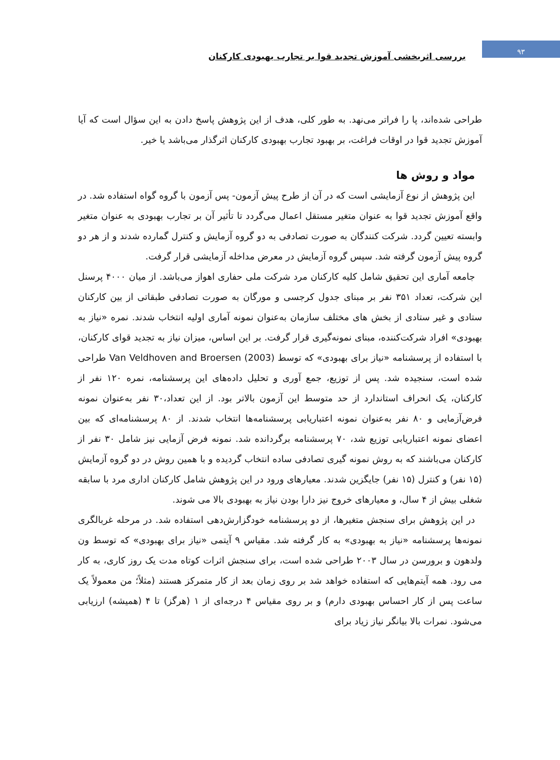۹۳
بررسی اثربخشی آموزش تجدید قوا بر تجارب بهبودی کارکنان
طراحی شده‌اند، پا را فراتر می‌نهد. به طور کلی، هدف از این پژوهش پاسخ دادن به این سؤال است که آیا آموزش تجدید قوا در اوقات فراغت، بر بهبود تجارب بهبودی کارکنان اثرگذار می‌باشد یا خیر.
مواد و روش ها
این پژوهش از نوع آزمایشی است که در آن از طرح پیش آزمون- پس آزمون با گروه گواه استفاده شد. در واقع آموزش تجدید قوا به عنوان متغیر مستقل اعمال می‌گردد تا تأثیر آن بر تجارب بهبودی به عنوان متغیر وابسته تعیین گردد. شرکت کنندگان به صورت تصادفی به دو گروه آزمایش و کنترل گمارده شدند و از هر دو گروه پیش آزمون گرفته شد. سپس گروه آزمایش در معرض مداخله آزمایشی قرار گرفت.
جامعه آماری این تحقیق شامل کلیه کارکنان مرد شرکت ملی حفاری اهواز می‌باشد. از میان ۴۰۰۰ پرسنل این شرکت، تعداد ۳۵۱ نفر بر مبنای جدول کرجسی و مورگان به صورت تصادفی طبقاتی از بین کارکنان ستادی و غیر ستادی از بخش های مختلف سازمان به‌عنوان نمونه آماری اولیه انتخاب شدند. نمره «نیاز به بهبودی» افراد شرکت‌کننده، مبنای نمونه‌گیری قرار گرفت. بر این اساس، میزان نیاز به تجدید قوای کارکنان، با استفاده از پرسشنامه «نیاز برای بهبودی» که توسط Van Veldhoven and Broersen (2003) طراحی شده است، سنجیده شد. پس از توزیع، جمع آوری و تحلیل داده‌های این پرسشنامه، نمره ۱۲۰ نفر از کارکنان، یک انحراف استاندارد از حد متوسط این آزمون بالاتر بود. از این تعداد،۳۰ نفر به‌عنوان نمونه فرض‌آزمایی و ۸۰ نفر به‌عنوان نمونه اعتباریابی پرسشنامه‌ها انتخاب شدند. از ۸۰ پرسشنامه‌ای که بین اعضای نمونه اعتباریابی توزیع شد، ۷۰ پرسشنامه برگردانده شد. نمونه فرض آزمایی نیز شامل ۳۰ نفر از کارکنان می‌باشند که به روش نمونه گیری تصادفی ساده انتخاب گردیده و با همین روش در دو گروه آزمایش (۱۵ نفر) و کنترل (۱۵ نفر) جایگزین شدند. معیارهای ورود در این پژوهش شامل کارکنان اداری مرد با سابقه شغلی بیش از ۴ سال، و معیارهای خروج نیز دارا بودن نیاز به بهبودی بالا می شوند.
در این پژوهش برای سنجش متغیرها، از دو پرسشنامه خودگزارش‌دهی استفاده شد. در مرحله غربالگری نمونه‌ها پرسشنامه «نیاز به بهبودی» به کار گرفته شد. مقیاس ۹ آیتمی «نیاز برای بهبودی» که توسط ون ولدهون و برورسن در سال ۲۰۰۳ طراحی شده است، برای سنجش اثرات کوتاه مدت یک روز کاری، به کار می رود. همه آیتم‌هایی که استفاده خواهد شد بر روی زمان بعد از کار متمرکز هستند (مثلاً؛ من معمولاً یک ساعت پس از کار احساس بهبودی دارم) و بر روی مقیاس ۴ درجه‌ای از ۱ (هرگز) تا ۴ (همیشه) ارزیابی می‌شود. نمرات بالا بیانگر نیاز زیاد برای